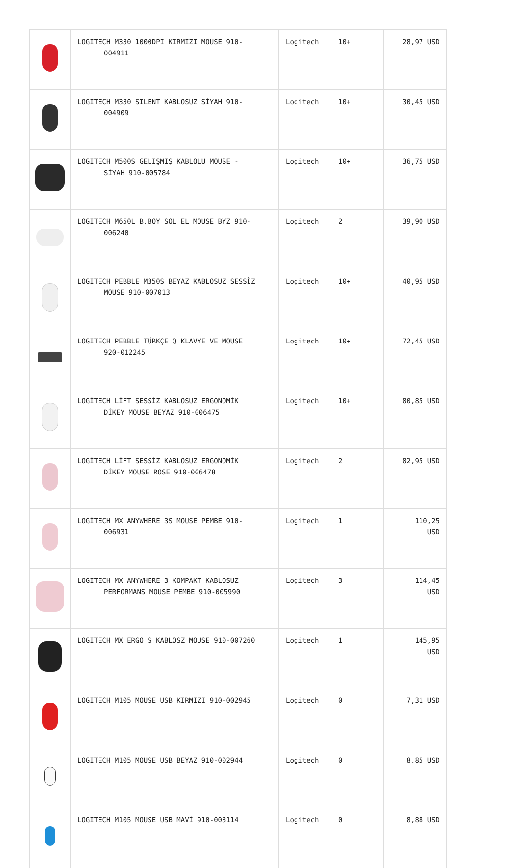| | LOGITECH M330 1000DPI KIRMIZI MOUSE 910- 004911 | Logitech | 10+ | 28,97 USD |
| | LOGITECH M330 SILENT KABLOSUZ SİYAH 910- 004909 | Logitech | 10+ | 30,45 USD |
| | LOGITECH M500S GELİŞMİŞ KABLOLU MOUSE - SİYAH 910-005784 | Logitech | 10+ | 36,75 USD |
| | LOGITECH M650L B.BOY SOL EL MOUSE BYZ 910- 006240 | Logitech | 2 | 39,90 USD |
| | LOGITECH PEBBLE M350S BEYAZ KABLOSUZ SESSİZ MOUSE 910-007013 | Logitech | 10+ | 40,95 USD |
| | LOGITECH PEBBLE TÜRKÇE Q KLAVYE VE MOUSE 920-012245 | Logitech | 10+ | 72,45 USD |
| | LOGİTECH LİFT SESSİZ KABLOSUZ ERGONOMİK DİKEY MOUSE BEYAZ 910-006475 | Logitech | 10+ | 80,85 USD |
| | LOGİTECH LİFT SESSİZ KABLOSUZ ERGONOMİK DİKEY MOUSE ROSE 910-006478 | Logitech | 2 | 82,95 USD |
| | LOGİTECH MX ANYWHERE 3S MOUSE PEMBE 910- 006931 | Logitech | 1 | 110,25 USD |
| | LOGITECH MX ANYWHERE 3 KOMPAKT KABLOSUZ PERFORMANS MOUSE PEMBE 910-005990 | Logitech | 3 | 114,45 USD |
| | LOGITECH MX ERGO S KABLOSZ MOUSE 910-007260 | Logitech | 1 | 145,95 USD |
| | LOGITECH M105 MOUSE USB KIRMIZI 910-002945 | Logitech | 0 | 7,31 USD |
| | LOGITECH M105 MOUSE USB BEYAZ 910-002944 | Logitech | 0 | 8,85 USD |
| | LOGITECH M105 MOUSE USB MAVİ 910-003114 | Logitech | 0 | 8,88 USD |